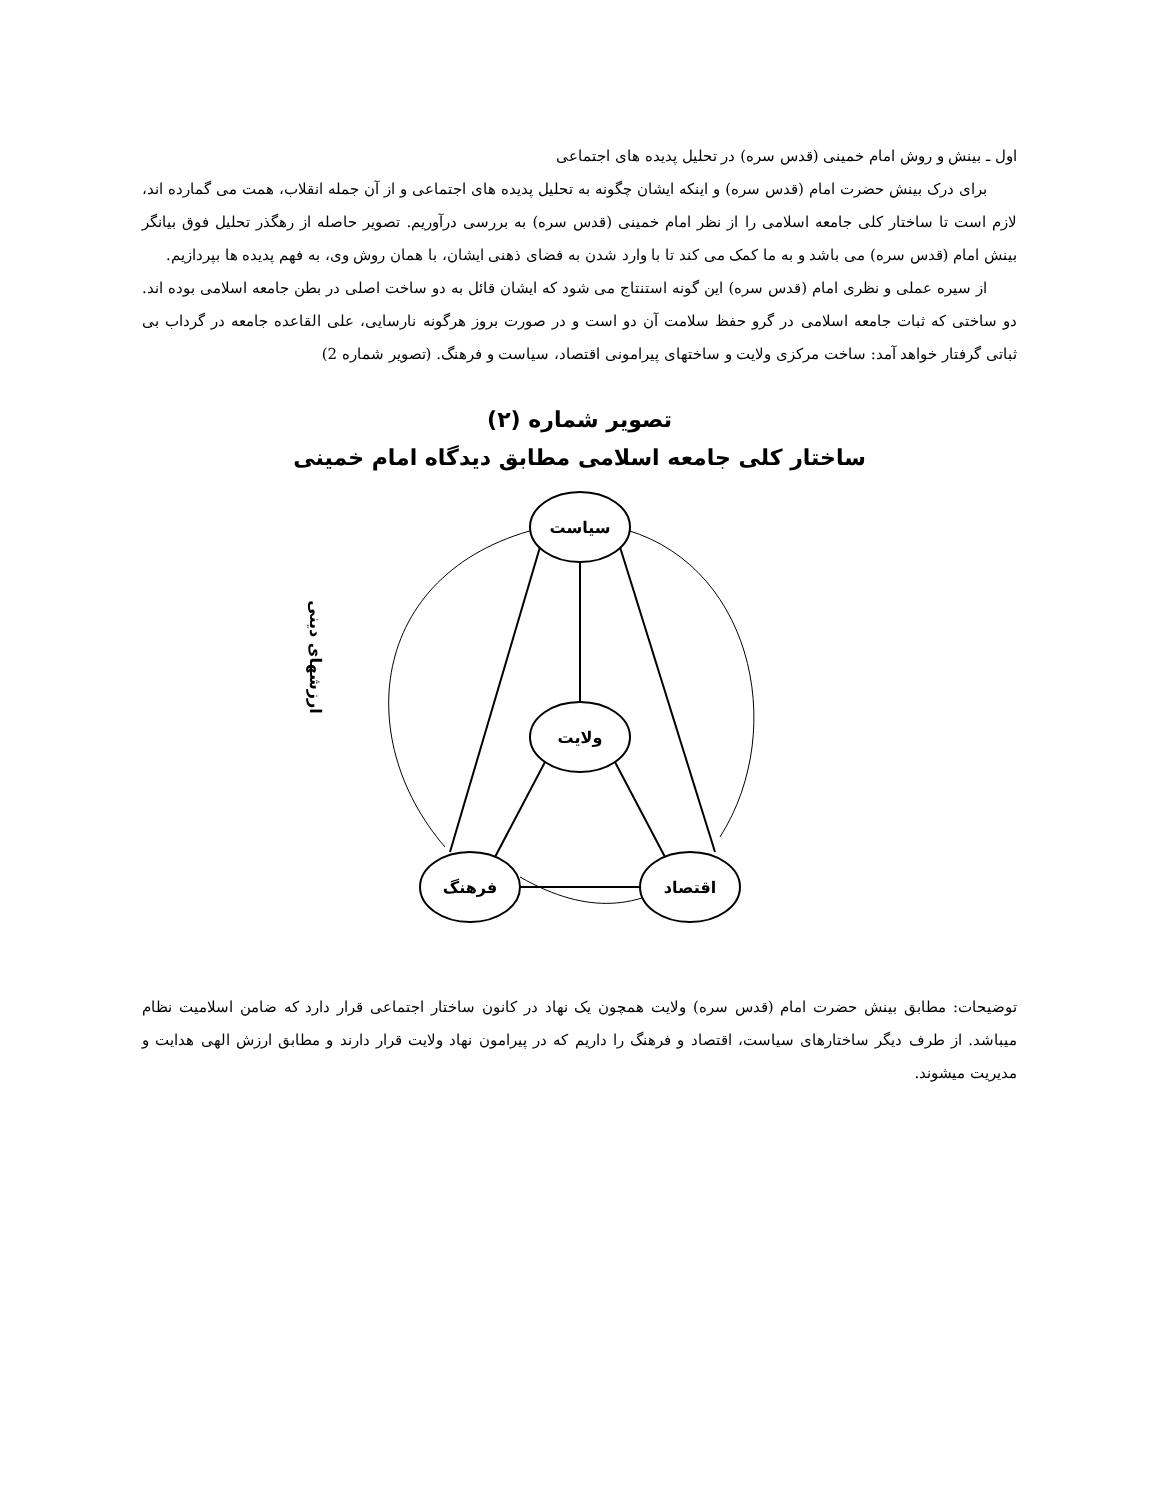اول ـ بینش و روش امام خمینی (قدس سره) در تحلیل پدیده های اجتماعی
برای درک بینش حضرت امام (قدس سره) و اینکه ایشان چگونه به تحلیل پدیده های اجتماعی و از آن جمله انقلاب، همت می گمارده اند، لازم است تا ساختار کلی جامعه اسلامی را از نظر امام خمینی (قدس سره) به بررسی درآوریم. تصویر حاصله از رهگذر تحلیل فوق بیانگر بینش امام (قدس سره) می باشد و به ما کمک می کند تا با وارد شدن به فضای ذهنی ایشان، با همان روش وی، به فهم پدیده ها بپردازیم.
از سیره عملی و نظری امام (قدس سره) این گونه استنتاج می شود که ایشان قائل به دو ساخت اصلی در بطن جامعه اسلامی بوده اند. دو ساختی که ثبات جامعه اسلامی در گرو حفظ سلامت آن دو است و در صورت بروز هرگونه نارسایی، علی القاعده جامعه در گرداب بی ثباتی گرفتار خواهد آمد: ساخت مرکزی ولایت و ساختهای پیرامونی اقتصاد، سیاست و فرهنگ. (تصویر شماره 2)
تصویر شماره (۲)
ساختار کلی جامعه اسلامی مطابق دیدگاه امام خمینی
سیاست
ولایت
فرهنگ
اقتصاد
ارزشهای دینی
توضیحات: مطابق بینش حضرت امام (قدس سره) ولایت همچون یک نهاد در کانون ساختار اجتماعی قرار دارد که ضامن اسلامیت نظام میباشد. از طرف دیگر ساختارهای سیاست، اقتصاد و فرهنگ را داریم که در پیرامون نهاد ولایت قرار دارند و مطابق ارزش الهی هدایت و مدیریت میشوند.